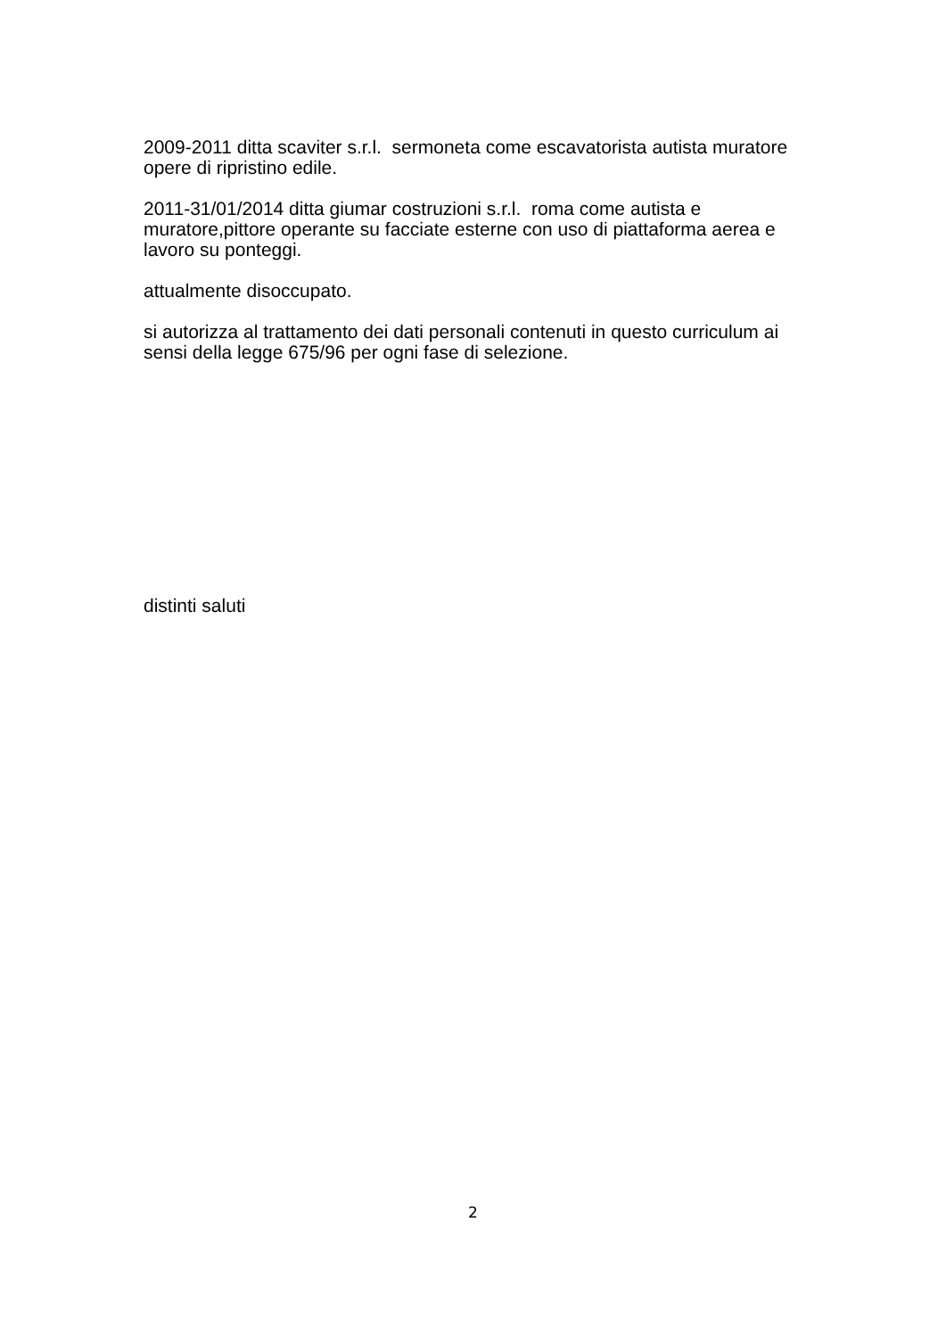2009-2011 ditta scaviter s.r.l. sermoneta come escavatorista autista muratore opere di ripristino edile.
2011-31/01/2014 ditta giumar costruzioni s.r.l. roma come autista e muratore,pittore operante su facciate esterne con uso di piattaforma aerea e lavoro su ponteggi.
attualmente disoccupato.
si autorizza al trattamento dei dati personali contenuti in questo curriculum ai sensi della legge 675/96 per ogni fase di selezione.
distinti saluti
2